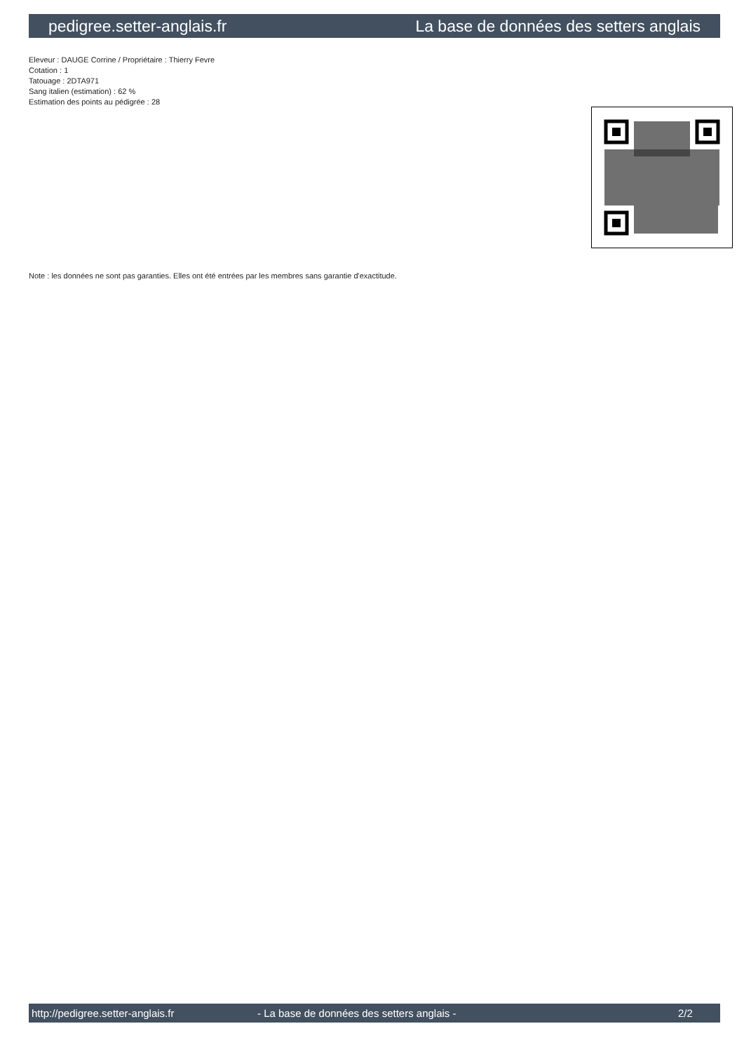pedigree.setter-anglais.fr La base de données des setters anglais
Eleveur : DAUGE Corrine / Propriétaire : Thierry Fevre
Cotation : 1
Tatouage : 2DTA971
Sang italien (estimation) : 62 %
Estimation des points au pédigrée : 28
Note : les données ne sont pas garanties. Elles ont été entrées par les membres sans garantie d'exactitude.
http://pedigree.setter-anglais.fr - La base de données des setters anglais - 2/2